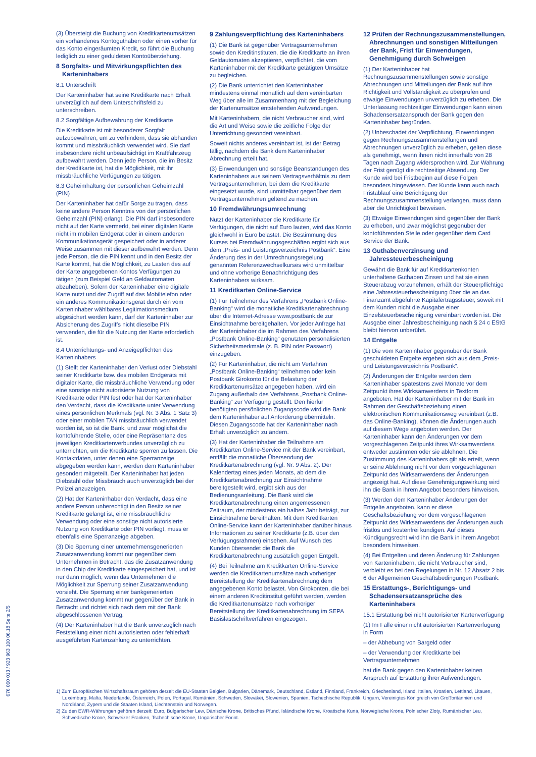676 060 013 / 923 963 100 06.18 Seite 2/5
(3) Übersteigt die Buchung von Kreditkartenumsätzen ein vorhandenes Kontoguthaben oder einen vorher für das Konto eingeräumten Kredit, so führt die Buchung lediglich zu einer geduldeten Kontoüberziehung.
8 Sorgfalts- und Mitwirkungspflichten des Karteninhabers
8.1 Unterschrift
Der Karteninhaber hat seine Kreditkarte nach Erhalt unverzüglich auf dem Unterschriftsfeld zu unterschreiben.
8.2 Sorgfältige Aufbewahrung der Kreditkarte
Die Kreditkarte ist mit besonderer Sorgfalt aufzubewahren, um zu verhindern, dass sie abhanden kommt und missbräuchlich verwendet wird. Sie darf insbesondere nicht unbeaufsichtigt im Kraftfahrzeug aufbewahrt werden. Denn jede Person, die im Besitz der Kreditkarte ist, hat die Möglichkeit, mit ihr missbräuchliche Verfügungen zu tätigen.
8.3 Geheimhaltung der persönlichen Geheimzahl (PIN)
Der Karteninhaber hat dafür Sorge zu tragen, dass keine andere Person Kenntnis von der persönlichen Geheimzahl (PIN) erlangt. Die PIN darf insbesondere nicht auf der Karte vermerkt, bei einer digitalen Karte nicht im mobilen Endgerät oder in einem anderen Kommunikationsgerät gespeichert oder in anderer Weise zusammen mit dieser aufbewahrt werden. Denn jede Person, die die PIN kennt und in den Besitz der Karte kommt, hat die Möglichkeit, zu Lasten des auf der Karte angegebenen Kontos Verfügungen zu tätigen (zum Beispiel Geld an Geldautomaten abzuheben). Sofern der Karteninhaber eine digitale Karte nutzt und der Zugriff auf das Mobiltelefon oder ein anderes Kommunikationsgerät durch ein vom Karteninhaber wählbares Legitimationsmedium abgesichert werden kann, darf der Karteninhaber zur Absicherung des Zugriffs nicht dieselbe PIN verwenden, die für die Nutzung der Karte erforderlich ist.
8.4 Unterrichtungs- und Anzeigepflichten des Karteninhabers
(1) Stellt der Karteninhaber den Verlust oder Diebstahl seiner Kreditkarte bzw. des mobilen Endgeräts mit digitaler Karte, die missbräuchliche Verwendung oder eine sonstige nicht autorisierte Nutzung von Kreditkarte oder PIN fest oder hat der Karteninhaber den Verdacht, dass die Kreditkarte unter Verwendung eines persönlichen Merkmals (vgl. Nr. 3 Abs. 1 Satz 3) oder einer mobilen TAN missbräuchlich verwendet worden ist, so ist die Bank, und zwar möglichst die kontoführende Stelle, oder eine Repräsentanz des jeweiligen Kreditkartenverbundes unverzüglich zu unterrichten, um die Kreditkarte sperren zu lassen. Die Kontaktdaten, unter denen eine Sperranzeige abgegeben werden kann, werden dem Karteninhaber gesondert mitgeteilt. Der Karteninhaber hat jeden Diebstahl oder Missbrauch auch unverzüglich bei der Polizei anzuzeigen.
(2) Hat der Karteninhaber den Verdacht, dass eine andere Person unberechtigt in den Besitz seiner Kreditkarte gelangt ist, eine missbräuchliche Verwendung oder eine sonstige nicht autorisierte Nutzung von Kreditkarte oder PIN vorliegt, muss er ebenfalls eine Sperranzeige abgeben.
(3) Die Sperrung einer unternehmensgenerierten Zusatzanwendung kommt nur gegenüber dem Unternehmen in Betracht, das die Zusatzanwendung in den Chip der Kreditkarte eingespeichert hat, und ist nur dann möglich, wenn das Unternehmen die Möglichkeit zur Sperrung seiner Zusatzanwendung vorsieht. Die Sperrung einer bankgenerierten Zusatzanwendung kommt nur gegenüber der Bank in Betracht und richtet sich nach dem mit der Bank abgeschlossenen Vertrag.
(4) Der Karteninhaber hat die Bank unverzüglich nach Feststellung einer nicht autorisierten oder fehlerhaft ausgeführten Kartenzahlung zu unterrichten.
9 Zahlungsverpflichtung des Karteninhabers
(1) Die Bank ist gegenüber Vertragsunternehmen sowie den Kreditinstituten, die die Kreditkarte an ihren Geldautomaten akzeptieren, verpflichtet, die vom Karteninhaber mit der Kreditkarte getätigten Umsätze zu begleichen.
(2) Die Bank unterrichtet den Karteninhaber mindestens einmal monatlich auf dem vereinbarten Weg über alle im Zusammenhang mit der Begleichung der Kartenumsätze entstehenden Aufwendungen.
Mit Karteninhabern, die nicht Verbraucher sind, wird die Art und Weise sowie die zeitliche Folge der Unterrichtung gesondert vereinbart.
Soweit nichts anderes vereinbart ist, ist der Betrag fällig, nachdem die Bank dem Karteninhaber Abrechnung erteilt hat.
(3) Einwendungen und sonstige Beanstandungen des Karteninhabers aus seinem Vertragsverhältnis zu dem Vertragsunternehmen, bei dem die Kreditkarte eingesetzt wurde, sind unmittelbar gegenüber dem Vertragsunternehmen geltend zu machen.
10 Fremdwährungsumrechnung
Nutzt der Karteninhaber die Kreditkarte für Verfügungen, die nicht auf Euro lauten, wird das Konto gleichwohl in Euro belastet. Die Bestimmung des Kurses bei Fremdwährungsgeschäften ergibt sich aus dem „Preis- und Leistungsverzeichnis Postbank“. Eine Änderung des in der Umrechnungsregelung genannten Referenzwechselkurses wird unmittelbar und ohne vorherige Benachrichtigung des Karteninhabers wirksam.
11 Kreditkarten Online-Service
(1) Für Teilnehmer des Verfahrens „Postbank Online-Banking“ wird die monatliche Kreditkartenabrechnung über die Internet-Adresse www.postbank.de zur Einsichtnahme bereitgehalten. Vor jeder Anfrage hat der Karteninhaber die im Rahmen des Verfahrens „Postbank Online-Banking“ genutzten personalisierten Sicherheitsmerkmale (z. B. PIN oder Passwort) einzugeben.
(2) Für Karteninhaber, die nicht am Verfahren „Postbank Online-Banking“ teilnehmen oder kein Postbank Girokonto für die Belastung der Kreditkartenumsätze angegeben haben, wird ein Zugang außerhalb des Verfahrens „Postbank Online-Banking“ zur Verfügung gestellt. Den hierfür benötigten persönlichen Zugangscode wird die Bank dem Karteninhaber auf Anforderung übermitteln. Diesen Zugangscode hat der Karteninhaber nach Erhalt unverzüglich zu ändern.
(3) Hat der Karteninhaber die Teilnahme am Kreditkarten Online-Service mit der Bank vereinbart, entfällt die monatliche Übersendung der Kreditkartenabrechnung (vgl. Nr. 9 Abs. 2). Der Kalendertag eines jeden Monats, ab dem die Kreditkartenabrechnung zur Einsichtnahme bereitgestellt wird, ergibt sich aus der Bedienungsanleitung. Die Bank wird die Kreditkartenabrechnung einen angemessenen Zeitraum, der mindestens ein halbes Jahr beträgt, zur Einsichtnahme bereithalten. Mit dem Kreditkarten Online-Service kann der Karteninhaber darüber hinaus Informationen zu seiner Kreditkarte (z.B. über den Verfügungsrahmen) einsehen. Auf Wunsch des Kunden übersendet die Bank die Kreditkartenabrechnung zusätzlich gegen Entgelt.
(4) Bei Teilnahme am Kreditkarten Online-Service werden die Kreditkartenumsätze nach vorheriger Bereitstellung der Kreditkartenabrechnung dem angegebenen Konto belastet. Von Girokonten, die bei einem anderen Kreditinstitut geführt werden, werden die Kreditkartenumsätze nach vorheriger Bereitstellung der Kreditkartenabrechnung im SEPA Basislastschriftverfahren eingezogen.
12 Prüfen der Rechnungszusammenstellungen, Abrechnungen und sonstigen Mitteilungen der Bank, Frist für Einwendungen, Genehmigung durch Schweigen
(1) Der Karteninhaber hat Rechnungszusammenstellungen sowie sonstige Abrechnungen und Mitteilungen der Bank auf ihre Richtigkeit und Vollständigkeit zu überprüfen und etwaige Einwendungen unverzüglich zu erheben. Die Unterlassung rechtzeitiger Einwendungen kann einen Schadensersatzanspruch der Bank gegen den Karteninhaber begründen.
(2) Unbeschadet der Verpflichtung, Einwendungen gegen Rechnungszusammenstellungen und Abrechnungen unverzüglich zu erheben, gelten diese als genehmigt, wenn ihnen nicht innerhalb von 28 Tagen nach Zugang widersprochen wird. Zur Wahrung der Frist genügt die rechtzeitige Absendung. Der Kunde wird bei Fristbeginn auf diese Folgen besonders hingewiesen. Der Kunde kann auch nach Fristablauf eine Berichtigung der Rechnungszusammenstellung verlangen, muss dann aber die Unrichtigkeit beweisen.
(3) Etwaige Einwendungen sind gegenüber der Bank zu erheben, und zwar möglichst gegenüber der kontoführenden Stelle oder gegenüber dem Card Service der Bank.
13 Guthabenverzinsung und Jahressteuerbescheinigung
Gewährt die Bank für auf Kreditkartenkonten unterhaltene Guthaben Zinsen und hat sie einen Steuerabzug vorzunehmen, erhält der Steuerpflichtige eine Jahressteuerbescheinigung über die an das Finanzamt abgeführte Kapitalertragssteuer, soweit mit dem Kunden nicht die Ausgabe einer Einzelsteuerbescheinigung vereinbart worden ist. Die Ausgabe einer Jahresbescheinigung nach § 24 c EStG bleibt hiervon unberührt.
14 Entgelte
(1) Die vom Karteninhaber gegenüber der Bank geschuldeten Entgelte ergeben sich aus dem „Preis- und Leistungsverzeichnis Postbank“.
(2) Änderungen der Entgelte werden dem Karteninhaber spätestens zwei Monate vor dem Zeitpunkt ihres Wirksamwerdens in Textform angeboten. Hat der Karteninhaber mit der Bank im Rahmen der Geschäftsbeziehung einen elektronischen Kommunikationsweg vereinbart (z.B. das Online-Banking), können die Änderungen auch auf diesem Wege angeboten werden. Der Karteninhaber kann den Änderungen vor dem vorgeschlagenen Zeitpunkt ihres Wirksamwerdens entweder zustimmen oder sie ablehnen. Die Zustimmung des Karteninhabers gilt als erteilt, wenn er seine Ablehnung nicht vor dem vorgeschlagenen Zeitpunkt des Wirksamwerdens der Änderungen angezeigt hat. Auf diese Genehmigungswirkung wird ihn die Bank in ihrem Angebot besonders hinweisen.
(3) Werden dem Karteninhaber Änderungen der Entgelte angeboten, kann er diese Geschäftsbeziehung vor dem vorgeschlagenen Zeitpunkt des Wirksamwerdens der Änderungen auch fristlos und kostenfrei kündigen. Auf dieses Kündigungsrecht wird ihn die Bank in ihrem Angebot besonders hinweisen.
(4) Bei Entgelten und deren Änderung für Zahlungen von Karteninhabern, die nicht Verbraucher sind, verbleibt es bei den Regelungen in Nr. 12 Absatz 2 bis 6 der Allgemeinen Geschäftsbedingungen Postbank.
15 Erstattungs-, Berichtigungs- und Schadensersatzansprüche des Karteninhabers
15.1 Erstattung bei nicht autorisierter Kartenverfügung
(1) Im Falle einer nicht autorisierten Kartenverfügung in Form
– der Abhebung von Bargeld oder
– der Verwendung der Kreditkarte bei Vertragsunternehmen
hat die Bank gegen den Karteninhaber keinen Anspruch auf Erstattung ihrer Aufwendungen.
1) Zum Europäischen Wirtschaftsraum gehören derzeit die EU-Staaten Belgien, Bulgarien, Dänemark, Deutschland, Estland, Finnland, Frankreich, Griechenland, Irland, Italien, Kroatien, Lettland, Litauen, Luxemburg, Malta, Niederlande, Österreich, Polen, Portugal, Rumänien, Schweden, Slowakei, Slowenien, Spanien, Tschechische Republik, Ungarn, Vereinigtes Königreich von Großbritannien und Nordirland, Zypern und die Staaten Island, Liechtenstein und Norwegen.
2) Zu den EWR-Währungen gehören derzeit: Euro, Bulgarischer Lew, Dänische Krone, Britisches Pfund, Isländische Krone, Kroatische Kuna, Norwegische Krone, Polnischer Zloty, Rumänischer Leu, Schwedische Krone, Schweizer Franken, Tschechische Krone, Ungarischer Forint.